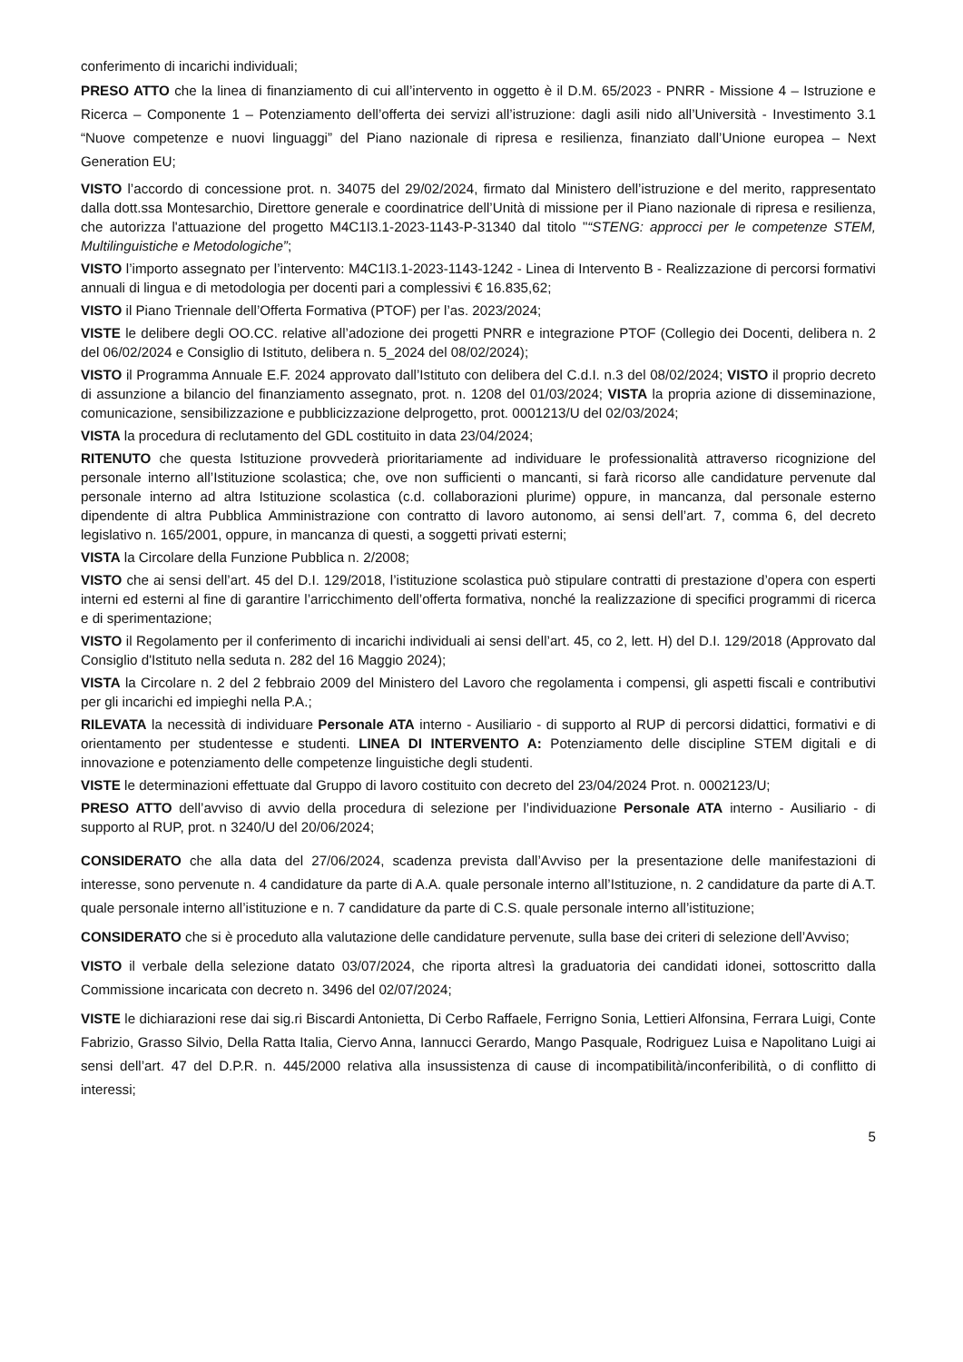conferimento di incarichi individuali;
PRESO ATTO che la linea di finanziamento di cui all’intervento in oggetto è il D.M. 65/2023 - PNRR - Missione 4 – Istruzione e Ricerca – Componente 1 – Potenziamento dell’offerta dei servizi all’istruzione: dagli asili nido all’Università - Investimento 3.1 “Nuove competenze e nuovi linguaggi” del Piano nazionale di ripresa e resilienza, finanziato dall’Unione europea – Next Generation EU;
VISTO l’accordo di concessione prot. n. 34075 del 29/02/2024, firmato dal Ministero dell’istruzione e del merito, rappresentato dalla dott.ssa Montesarchio, Direttore generale e coordinatrice dell’Unità di missione per il Piano nazionale di ripresa e resilienza, che autorizza l'attuazione del progetto M4C1I3.1-2023-1143-P-31340 dal titolo "“STENG: approcci per le competenze STEM, Multilinguistiche e Metodologiche”;
VISTO l’importo assegnato per l’intervento: M4C1I3.1-2023-1143-1242 - Linea di Intervento B - Realizzazione di percorsi formativi annuali di lingua e di metodologia per docenti pari a complessivi € 16.835,62;
VISTO il Piano Triennale dell’Offerta Formativa (PTOF) per l’as. 2023/2024;
VISTE le delibere degli OO.CC. relative all’adozione dei progetti PNRR e integrazione PTOF (Collegio dei Docenti, delibera n. 2 del 06/02/2024 e Consiglio di Istituto, delibera n. 5_2024 del 08/02/2024);
VISTO il Programma Annuale E.F. 2024 approvato dall’Istituto con delibera del C.d.I. n.3 del 08/02/2024; VISTO il proprio decreto di assunzione a bilancio del finanziamento assegnato, prot. n. 1208 del 01/03/2024; VISTA la propria azione di disseminazione, comunicazione, sensibilizzazione e pubblicizzazione delprogetto, prot. 0001213/U del 02/03/2024;
VISTA la procedura di reclutamento del GDL costituito in data 23/04/2024;
RITENUTO che questa Istituzione provvederà prioritariamente ad individuare le professionalità attraverso ricognizione del personale interno all’Istituzione scolastica; che, ove non sufficienti o mancanti, si farà ricorso alle candidature pervenute dal personale interno ad altra Istituzione scolastica (c.d. collaborazioni plurime) oppure, in mancanza, dal personale esterno dipendente di altra Pubblica Amministrazione con contratto di lavoro autonomo, ai sensi dell’art. 7, comma 6, del decreto legislativo n. 165/2001, oppure, in mancanza di questi, a soggetti privati esterni;
VISTA la Circolare della Funzione Pubblica n. 2/2008;
VISTO che ai sensi dell’art. 45 del D.I. 129/2018, l’istituzione scolastica può stipulare contratti di prestazione d’opera con esperti interni ed esterni al fine di garantire l’arricchimento dell’offerta formativa, nonché la realizzazione di specifici programmi di ricerca e di sperimentazione;
VISTO il Regolamento per il conferimento di incarichi individuali ai sensi dell’art. 45, co 2, lett. H) del D.I. 129/2018 (Approvato dal Consiglio d'Istituto nella seduta n. 282 del 16 Maggio 2024);
VISTA la Circolare n. 2 del 2 febbraio 2009 del Ministero del Lavoro che regolamenta i compensi, gli aspetti fiscali e contributivi per gli incarichi ed impieghi nella P.A.;
RILEVATA la necessità di individuare Personale ATA interno - Ausiliario - di supporto al RUP di percorsi didattici, formativi e di orientamento per studentesse e studenti. LINEA DI INTERVENTO A: Potenziamento delle discipline STEM digitali e di innovazione e potenziamento delle competenze linguistiche degli studenti.
VISTE le determinazioni effettuate dal Gruppo di lavoro costituito con decreto del 23/04/2024 Prot. n. 0002123/U;
PRESO ATTO dell’avviso di avvio della procedura di selezione per l’individuazione Personale ATA interno - Ausiliario - di supporto al RUP, prot. n 3240/U del 20/06/2024;
CONSIDERATO che alla data del 27/06/2024, scadenza prevista dall’Avviso per la presentazione delle manifestazioni di interesse, sono pervenute n. 4 candidature da parte di A.A. quale personale interno all’Istituzione, n. 2 candidature da parte di A.T. quale personale interno all’istituzione e n. 7 candidature da parte di C.S. quale personale interno all’istituzione;
CONSIDERATO che si è proceduto alla valutazione delle candidature pervenute, sulla base dei criteri di selezione dell’Avviso;
VISTO il verbale della selezione datato 03/07/2024, che riporta altresì la graduatoria dei candidati idonei, sottoscritto dalla Commissione incaricata con decreto n. 3496 del 02/07/2024;
VISTE le dichiarazioni rese dai sig.ri Biscardi Antonietta, Di Cerbo Raffaele, Ferrigno Sonia, Lettieri Alfonsina, Ferrara Luigi, Conte Fabrizio, Grasso Silvio, Della Ratta Italia, Ciervo Anna, Iannucci Gerardo, Mango Pasquale, Rodriguez Luisa e Napolitano Luigi ai sensi dell’art. 47 del D.P.R. n. 445/2000 relativa alla insussistenza di cause di incompatibilità/inconferibilità, o di conflitto di interessi;
5